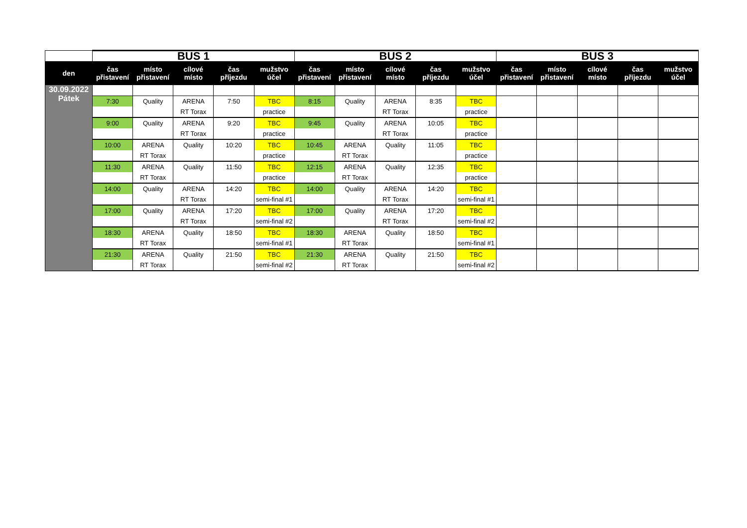| | BUS 1 | | | | | BUS 2 | | | | | BUS 3 | | | | |
| --- | --- | --- | --- | --- | --- | --- | --- | --- | --- | --- | --- | --- | --- | --- | --- |
| den | čas přistavení | místo přistavení | cílové místo | čas příjezdu | mužstvo účel | čas přistavení | místo přistavení | cílové místo | čas příjezdu | mužstvo účel | čas přistavení | místo přistavení | cílové místo | čas příjezdu | mužstvo účel |
| 30.09.2022 Pátek | | | | | | | | | | | | | | | |
| | 7:30 | Quality | ARENA | 7:50 | TBC | 8:15 | Quality | ARENA | 8:35 | TBC | | | | | |
| | | | RT Torax | | practice | | | RT Torax | | practice | | | | | |
| | 9:00 | Quality | ARENA | 9:20 | TBC | 9:45 | Quality | ARENA | 10:05 | TBC | | | | | |
| | | | RT Torax | | practice | | | RT Torax | | practice | | | | | |
| | 10:00 | ARENA | Quality | 10:20 | TBC | 10:45 | ARENA | Quality | 11:05 | TBC | | | | | |
| | | RT Torax | | | practice | | RT Torax | | | practice | | | | | |
| | 11:30 | ARENA | Quality | 11:50 | TBC | 12:15 | ARENA | Quality | 12:35 | TBC | | | | | |
| | | RT Torax | | | practice | | RT Torax | | | practice | | | | | |
| | 14:00 | Quality | ARENA | 14:20 | TBC | 14:00 | Quality | ARENA | 14:20 | TBC | | | | | |
| | | | RT Torax | | semi-final #1 | | | RT Torax | | semi-final #1 | | | | | |
| | 17:00 | Quality | ARENA | 17:20 | TBC | 17:00 | Quality | ARENA | 17:20 | TBC | | | | | |
| | | | RT Torax | | semi-final #2 | | | RT Torax | | semi-final #2 | | | | | |
| | 18:30 | ARENA | Quality | 18:50 | TBC | 18:30 | ARENA | Quality | 18:50 | TBC | | | | | |
| | | RT Torax | | | semi-final #1 | | RT Torax | | | semi-final #1 | | | | | |
| | 21:30 | ARENA | Quality | 21:50 | TBC | 21:30 | ARENA | Quality | 21:50 | TBC | | | | | |
| | | RT Torax | | | semi-final #2 | | RT Torax | | | semi-final #2 | | | | | |